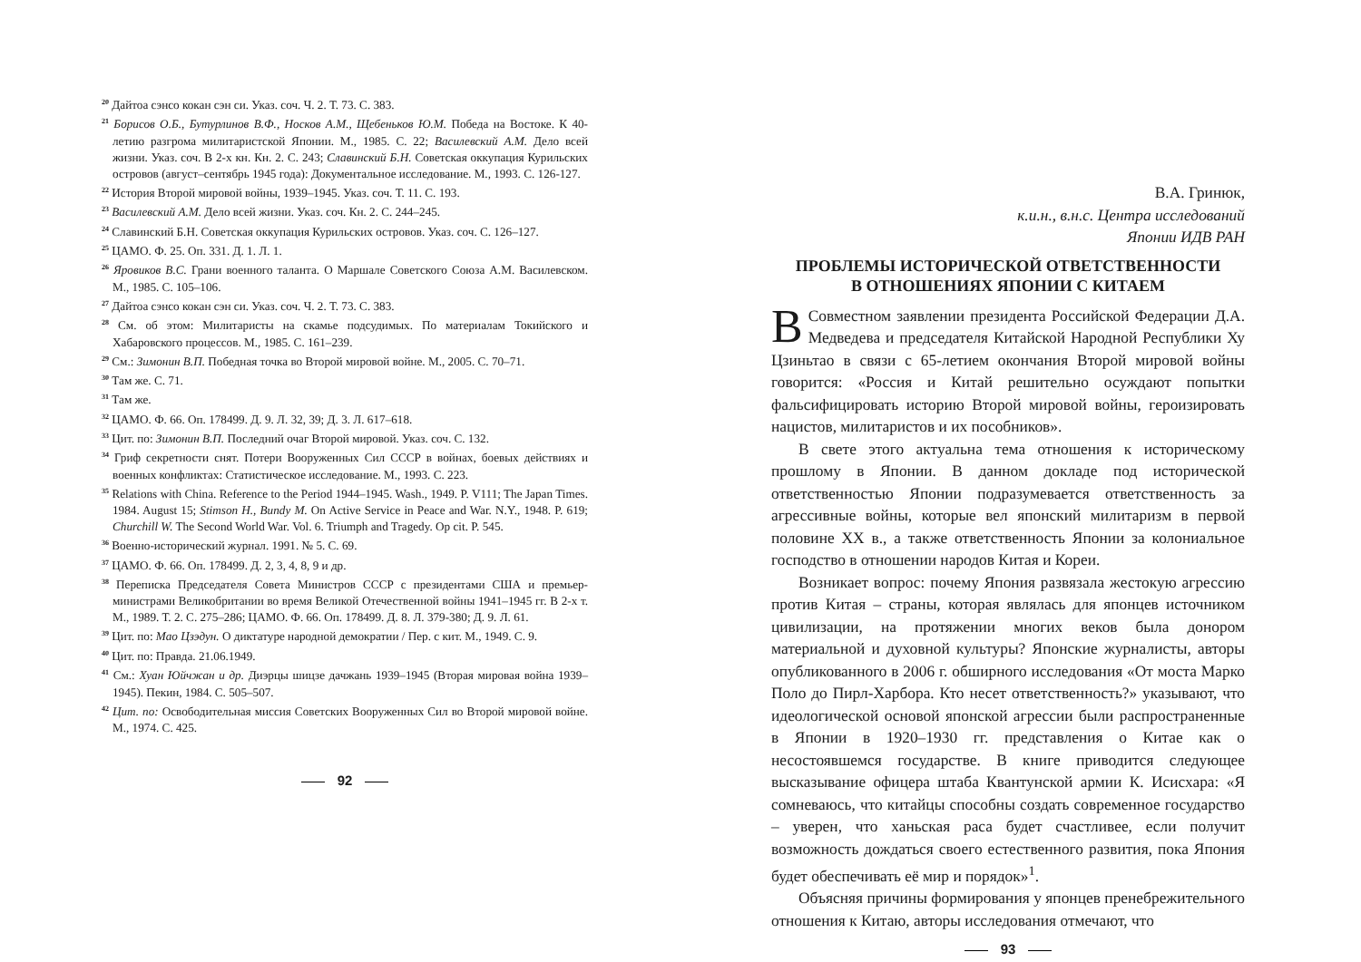<sup>20</sup> Дайтоа сэнсо кокан сэн си. Указ. соч. Ч. 2. Т. 73. С. 383.
<sup>21</sup> Борисов О.Б., Бутурлинов В.Ф., Носков А.М., Щебеньков Ю.М. Победа на Востоке. К 40-летию разгрома милитаристской Японии. М., 1985. С. 22; Василевский А.М. Дело всей жизни. Указ. соч. В 2-х кн. Кн. 2. С. 243; Славинский Б.Н. Советская оккупация Курильских островов (август–сентябрь 1945 года): Документальное исследование. М., 1993. С. 126-127.
<sup>22</sup> История Второй мировой войны, 1939–1945. Указ. соч. Т. 11. С. 193.
<sup>23</sup> Василевский А.М. Дело всей жизни. Указ. соч. Кн. 2. С. 244–245.
<sup>24</sup> Славинский Б.Н. Советская оккупация Курильских островов. Указ. соч. С. 126–127.
<sup>25</sup> ЦАМО. Ф. 25. Оп. 331. Д. 1. Л. 1.
<sup>26</sup> Яровиков В.С. Грани военного таланта. О Маршале Советского Союза А.М. Василевском. М., 1985. С. 105–106.
<sup>27</sup> Дайтоа сэнсо кокан сэн си. Указ. соч. Ч. 2. Т. 73. С. 383.
<sup>28</sup> См. об этом: Милитаристы на скамье подсудимых. По материалам Токийского и Хабаровского процессов. М., 1985. С. 161–239.
<sup>29</sup> См.: Зимонин В.П. Победная точка во Второй мировой войне. М., 2005. С. 70–71.
<sup>30</sup> Там же. С. 71.
<sup>31</sup> Там же.
<sup>32</sup> ЦАМО. Ф. 66. Оп. 178499. Д. 9. Л. 32, 39; Д. 3. Л. 617–618.
<sup>33</sup> Цит. по: Зимонин В.П. Последний очаг Второй мировой. Указ. соч. С. 132.
<sup>34</sup> Гриф секретности снят. Потери Вооруженных Сил СССР в войнах, боевых действиях и военных конфликтах: Статистическое исследование. М., 1993. С. 223.
<sup>35</sup> Relations with China. Reference to the Period 1944–1945. Wash., 1949. P. V111; The Japan Times. 1984. August 15; Stimson H., Bundy M. On Active Service in Peace and War. N.Y., 1948. P. 619; Churchill W. The Second World War. Vol. 6. Triumph and Tragedy. Op cit. P. 545.
<sup>36</sup> Военно-исторический журнал. 1991. № 5. С. 69.
<sup>37</sup> ЦАМО. Ф. 66. Оп. 178499. Д. 2, 3, 4, 8, 9 и др.
<sup>38</sup> Переписка Председателя Совета Министров СССР с президентами США и премьер-министрами Великобритании во время Великой Отечественной войны 1941–1945 гг. В 2-х т. М., 1989. Т. 2. С. 275–286; ЦАМО. Ф. 66. Оп. 178499. Д. 8. Л. 379-380; Д. 9. Л. 61.
<sup>39</sup> Цит. по: Мао Цзэдун. О диктатуре народной демократии / Пер. с кит. М., 1949. С. 9.
<sup>40</sup> Цит. по: Правда. 21.06.1949.
<sup>41</sup> См.: Хуан Юйчжан и др. Диэрцы шицзе дачжань 1939–1945 (Вторая мировая война 1939–1945). Пекин, 1984. С. 505–507.
<sup>42</sup> Цит. по: Освободительная миссия Советских Вооруженных Сил во Второй мировой войне. М., 1974. С. 425.
92
В.А. Гринюк,
к.и.н., в.н.с. Центра исследований
Японии ИДВ РАН
ПРОБЛЕМЫ ИСТОРИЧЕСКОЙ ОТВЕТСТВЕННОСТИ
В ОТНОШЕНИЯХ ЯПОНИИ С КИТАЕМ
В Совместном заявлении президента Российской Федерации Д.А. Медведева и председателя Китайской Народной Республики Ху Цзиньтао в связи с 65-летием окончания Второй мировой войны говорится: «Россия и Китай решительно осуждают попытки фальсифицировать историю Второй мировой войны, героизировать нацистов, милитаристов и их пособников».
В свете этого актуальна тема отношения к историческому прошлому в Японии. В данном докладе под исторической ответственностью Японии подразумевается ответственность за агрессивные войны, которые вел японский милитаризм в первой половине XX в., а также ответственность Японии за колониальное господство в отношении народов Китая и Кореи.
Возникает вопрос: почему Япония развязала жестокую агрессию против Китая – страны, которая являлась для японцев источником цивилизации, на протяжении многих веков была донором материальной и духовной культуры? Японские журналисты, авторы опубликованного в 2006 г. обширного исследования «От моста Марко Поло до Пирл-Харбора. Кто несет ответственность?» указывают, что идеологической основой японской агрессии были распространенные в Японии в 1920–1930 гг. представления о Китае как о несостоявшемся государстве. В книге приводится следующее высказывание офицера штаба Квантунской армии К. Исисхара: «Я сомневаюсь, что китайцы способны создать современное государство – уверен, что ханьская раса будет счастливее, если получит возможность дождаться своего естественного развития, пока Япония будет обеспечивать её мир и порядок»<sup>1</sup>.
Объясняя причины формирования у японцев пренебрежительного отношения к Китаю, авторы исследования отмечают, что
93